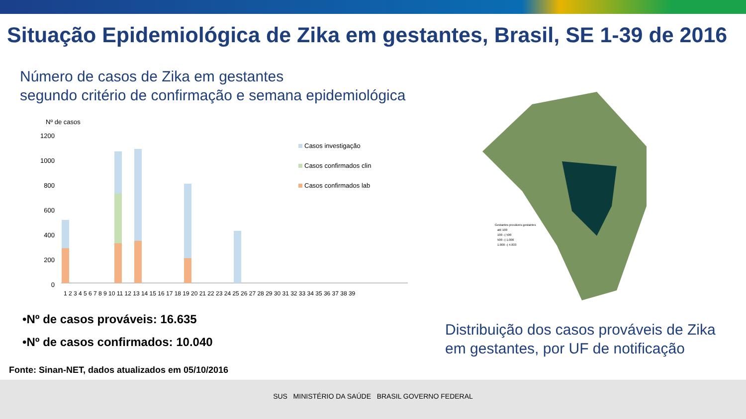Situação Epidemiológica de Zika em gestantes, Brasil, SE 1-39 de 2016
Número de casos de Zika em gestantes
segundo critério de confirmação e semana epidemiológica
Nº de casos
1200
1000
800
600
400
200
0
Casos investigação
Casos confirmados clin
Casos confirmados lab
1 2 3 4 5 6 7 8 9 10 11 12 13 14 15 16 17 18 19 20 21 22 23 24 25 26 27 28 29 30 31 32 33 34 35 36 37 38 39
•Nº de casos prováveis: 16.635
•Nº de casos confirmados: 10.040
Gestantes prováveis gestantes
até 100
100 –| 500
500 –| 1.000
1.000 –| 4.833
Distribuição dos casos prováveis de Zika
em gestantes, por UF de notificação
Fonte: Sinan-NET, dados atualizados em 05/10/2016
SUS MINISTÉRIO DA SAÚDE BRASIL GOVERNO FEDERAL